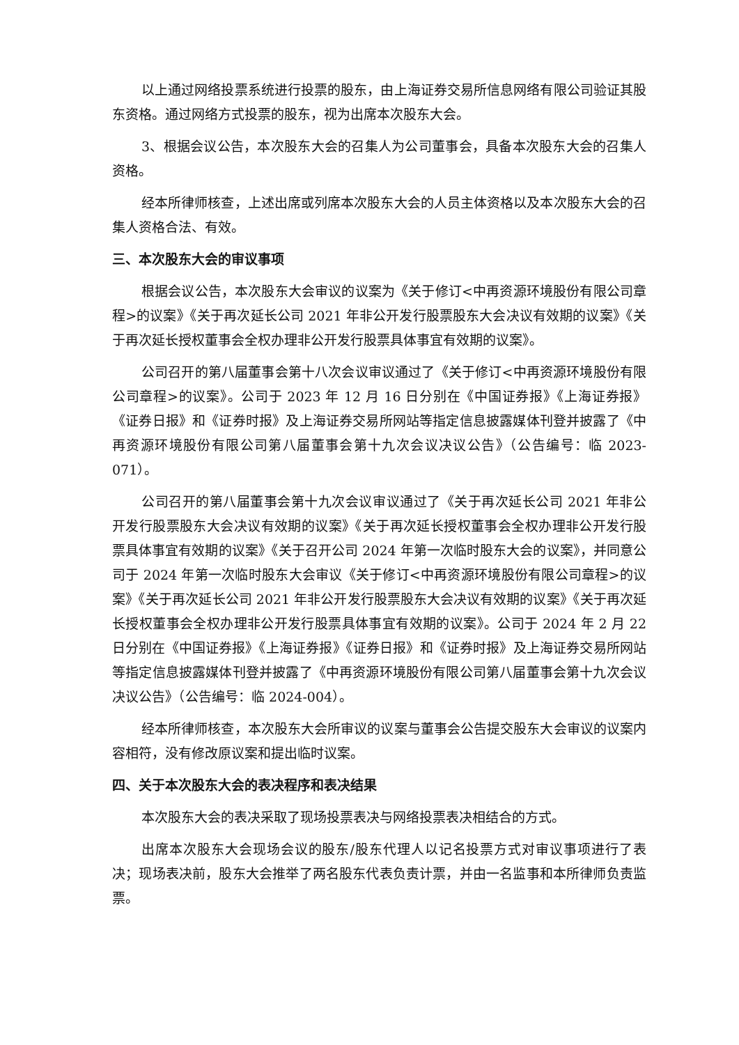以上通过网络投票系统进行投票的股东，由上海证券交易所信息网络有限公司验证其股东资格。通过网络方式投票的股东，视为出席本次股东大会。
3、根据会议公告，本次股东大会的召集人为公司董事会，具备本次股东大会的召集人资格。
经本所律师核查，上述出席或列席本次股东大会的人员主体资格以及本次股东大会的召集人资格合法、有效。
三、本次股东大会的审议事项
根据会议公告，本次股东大会审议的议案为《关于修订<中再资源环境股份有限公司章程>的议案》《关于再次延长公司 2021 年非公开发行股票股东大会决议有效期的议案》《关于再次延长授权董事会全权办理非公开发行股票具体事宜有效期的议案》。
公司召开的第八届董事会第十八次会议审议通过了《关于修订<中再资源环境股份有限公司章程>的议案》。公司于 2023 年 12 月 16 日分别在《中国证券报》《上海证券报》《证券日报》和《证券时报》及上海证券交易所网站等指定信息披露媒体刊登并披露了《中再资源环境股份有限公司第八届董事会第十九次会议决议公告》（公告编号：临 2023-071）。
公司召开的第八届董事会第十九次会议审议通过了《关于再次延长公司 2021 年非公开发行股票股东大会决议有效期的议案》《关于再次延长授权董事会全权办理非公开发行股票具体事宜有效期的议案》《关于召开公司 2024 年第一次临时股东大会的议案》，并同意公司于 2024 年第一次临时股东大会审议《关于修订<中再资源环境股份有限公司章程>的议案》《关于再次延长公司 2021 年非公开发行股票股东大会决议有效期的议案》《关于再次延长授权董事会全权办理非公开发行股票具体事宜有效期的议案》。公司于 2024 年 2 月 22 日分别在《中国证券报》《上海证券报》《证券日报》和《证券时报》及上海证券交易所网站等指定信息披露媒体刊登并披露了《中再资源环境股份有限公司第八届董事会第十九次会议决议公告》（公告编号：临 2024-004）。
经本所律师核查，本次股东大会所审议的议案与董事会公告提交股东大会审议的议案内容相符，没有修改原议案和提出临时议案。
四、关于本次股东大会的表决程序和表决结果
本次股东大会的表决采取了现场投票表决与网络投票表决相结合的方式。
出席本次股东大会现场会议的股东/股东代理人以记名投票方式对审议事项进行了表决；现场表决前，股东大会推举了两名股东代表负责计票，并由一名监事和本所律师负责监票。